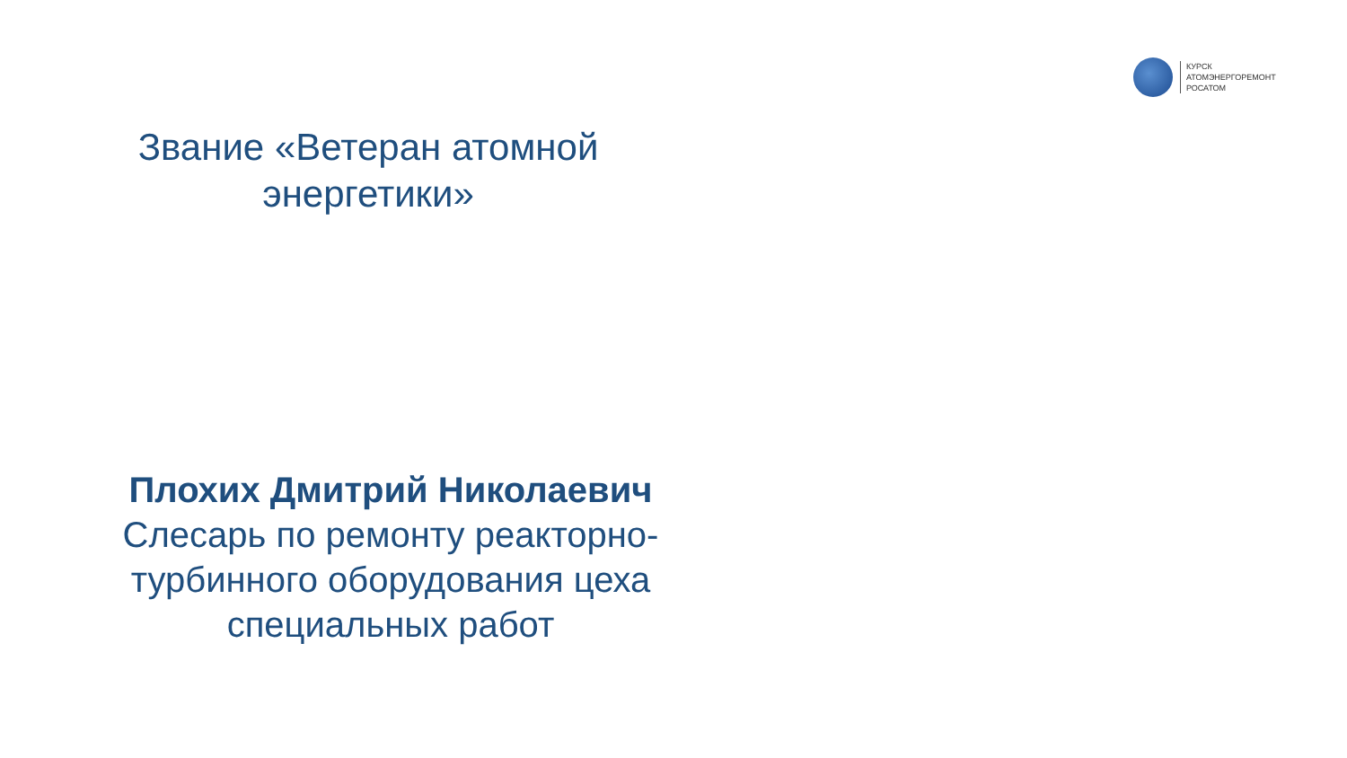КУРСК
АТОМЭНЕРГОРЕМОНТ
РОСАТОМ
Звание «Ветеран атомной энергетики»
Плохих Дмитрий Николаевич
Слесарь по ремонту реакторно-турбинного оборудования цеха специальных работ